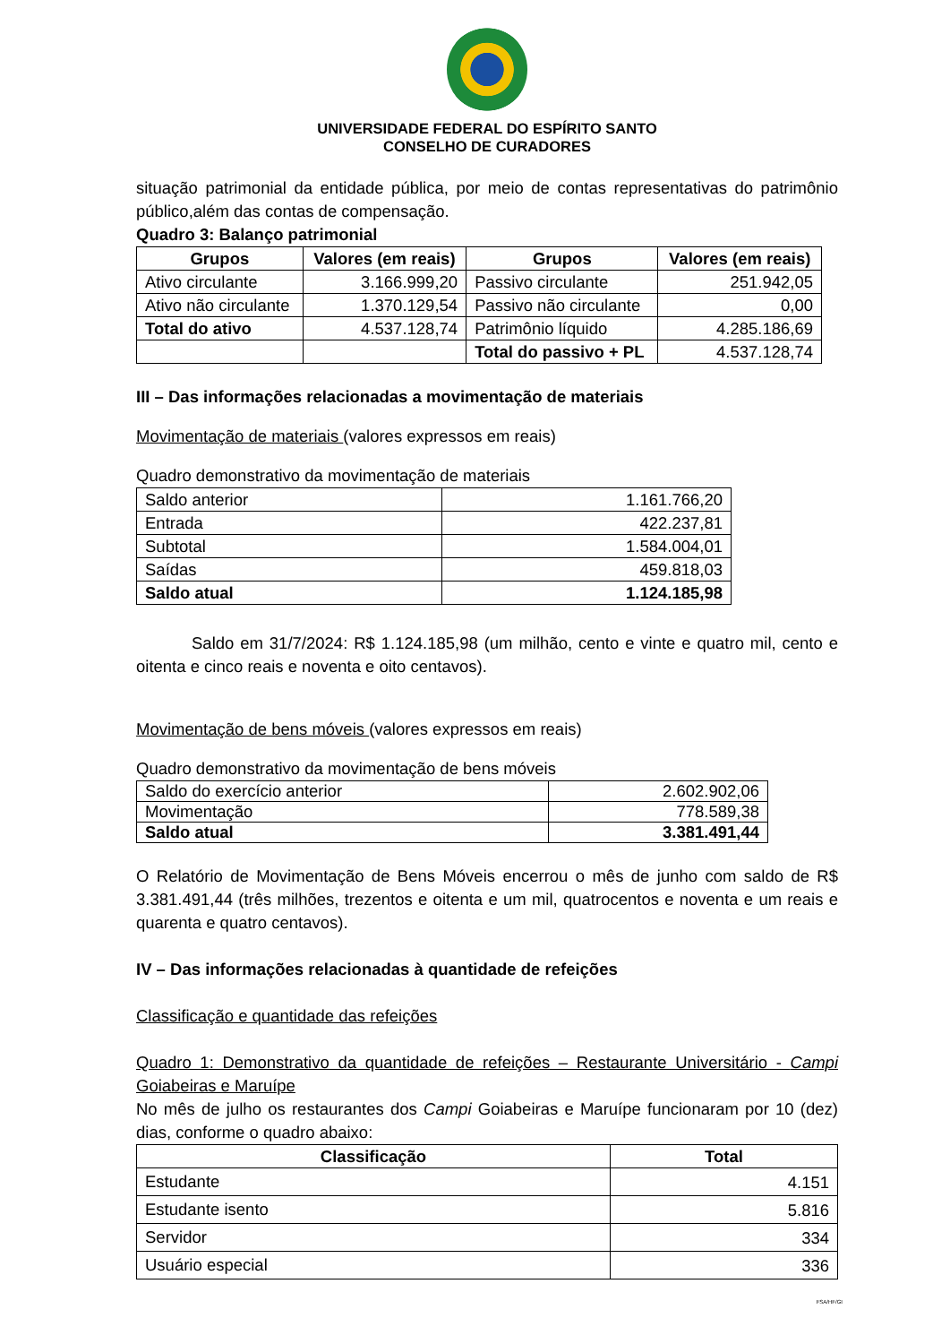UNIVERSIDADE FEDERAL DO ESPÍRITO SANTO
CONSELHO DE CURADORES
situação patrimonial da entidade pública, por meio de contas representativas do patrimônio público,além das contas de compensação.
Quadro 3: Balanço patrimonial
| Grupos | Valores (em reais) | Grupos | Valores (em reais) |
| --- | --- | --- | --- |
| Ativo circulante | 3.166.999,20 | Passivo circulante | 251.942,05 |
| Ativo não circulante | 1.370.129,54 | Passivo não circulante | 0,00 |
| Total do ativo | 4.537.128,74 | Patrimônio líquido | 4.285.186,69 |
| | | Total do passivo + PL | 4.537.128,74 |
III – Das informações relacionadas a movimentação de materiais
Movimentação de materiais (valores expressos em reais)
Quadro demonstrativo da movimentação de materiais
| Saldo anterior | 1.161.766,20 |
| Entrada | 422.237,81 |
| Subtotal | 1.584.004,01 |
| Saídas | 459.818,03 |
| Saldo atual | 1.124.185,98 |
Saldo em 31/7/2024: R$ 1.124.185,98 (um milhão, cento e vinte e quatro mil, cento e oitenta e cinco reais e noventa e oito centavos).
Movimentação de bens móveis (valores expressos em reais)
Quadro demonstrativo da movimentação de bens móveis
| Saldo do exercício anterior | 2.602.902,06 |
| Movimentação | 778.589,38 |
| Saldo atual | 3.381.491,44 |
O Relatório de Movimentação de Bens Móveis encerrou o mês de junho com saldo de R$ 3.381.491,44 (três milhões, trezentos e oitenta e um mil, quatrocentos e noventa e um reais e quarenta e quatro centavos).
IV – Das informações relacionadas à quantidade de refeições
Classificação e quantidade das refeições
Quadro 1: Demonstrativo da quantidade de refeições – Restaurante Universitário - Campi Goiabeiras e Maruípe
No mês de julho os restaurantes dos Campi Goiabeiras e Maruípe funcionaram por 10 (dez) dias, conforme o quadro abaixo:
| Classificação | Total |
| --- | --- |
| Estudante | 4.151 |
| Estudante isento | 5.816 |
| Servidor | 334 |
| Usuário especial | 336 |
FSA/HF/GI